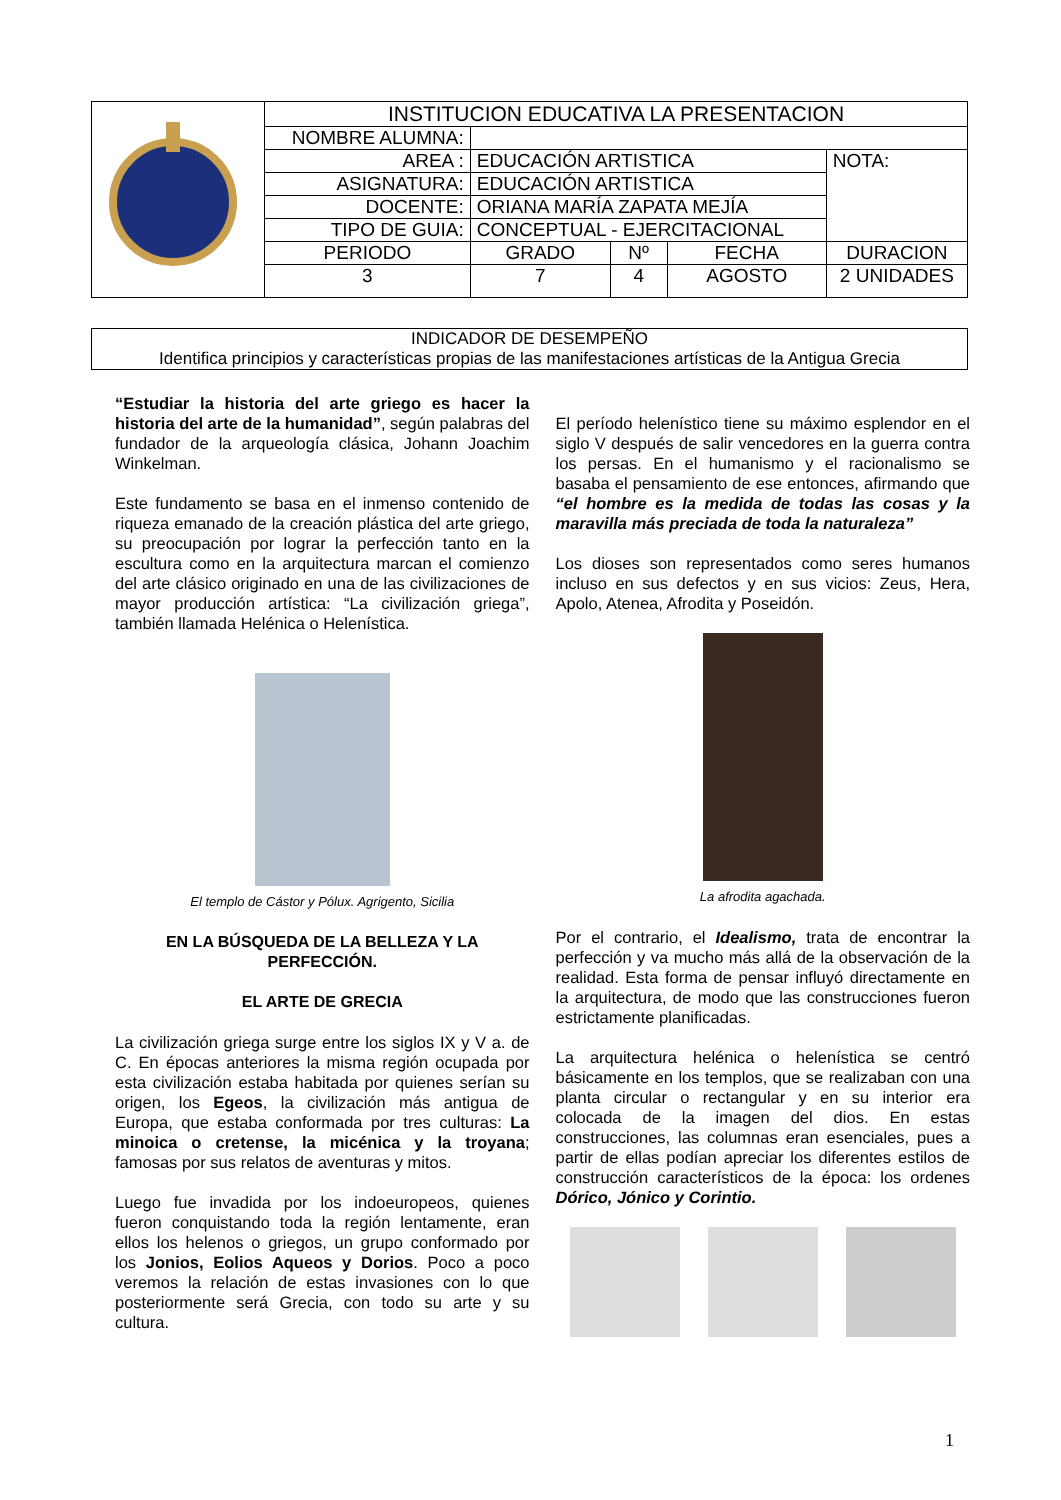| | INSTITUCION EDUCATIVA LA PRESENTACION | | | | |
| | NOMBRE ALUMNA: | | | | |
| | AREA : | EDUCACIÓN ARTISTICA | | | NOTA: |
| | ASIGNATURA: | EDUCACIÓN ARTISTICA | | | |
| | DOCENTE: | ORIANA MARÍA ZAPATA MEJÍA | | | |
| | TIPO DE GUIA: | CONCEPTUAL - EJERCITACIONAL | | | |
| | PERIODO | GRADO | Nº | FECHA | DURACION |
| | 3 | 7 | 4 | AGOSTO | 2 UNIDADES |
INDICADOR DE DESEMPEÑO
Identifica principios y características propias de las manifestaciones artísticas de la Antigua Grecia
“Estudiar la historia del arte griego es hacer la historia del arte de la humanidad”, según palabras del fundador de la arqueología clásica, Johann Joachim Winkelman.
Este fundamento se basa en el inmenso contenido de riqueza emanado de la creación plástica del arte griego, su preocupación por lograr la perfección tanto en la escultura como en la arquitectura marcan el comienzo del arte clásico originado en una de las civilizaciones de mayor producción artística: “La civilización griega”, también llamada Helénica o Helenística.
El templo de Cástor y Pólux. Agrigento, Sicilia
EN LA BÚSQUEDA DE LA BELLEZA Y LA PERFECCIÓN.
EL ARTE DE GRECIA
La civilización griega surge entre los siglos IX y V a. de C. En épocas anteriores la misma región ocupada por esta civilización estaba habitada por quienes serían su origen, los Egeos, la civilización más antigua de Europa, que estaba conformada por tres culturas: La minoica o cretense, la micénica y la troyana; famosas por sus relatos de aventuras y mitos.
Luego fue invadida por los indoeuropeos, quienes fueron conquistando toda la región lentamente, eran ellos los helenos o griegos, un grupo conformado por los Jonios, Eolios Aqueos y Dorios. Poco a poco veremos la relación de estas invasiones con lo que posteriormente será Grecia, con todo su arte y su cultura.
El período helenístico tiene su máximo esplendor en el siglo V después de salir vencedores en la guerra contra los persas. En el humanismo y el racionalismo se basaba el pensamiento de ese entonces, afirmando que “el hombre es la medida de todas las cosas y la maravilla más preciada de toda la naturaleza”
Los dioses son representados como seres humanos incluso en sus defectos y en sus vicios: Zeus, Hera, Apolo, Atenea, Afrodita y Poseidón.
La afrodita agachada.
Por el contrario, el Idealismo, trata de encontrar la perfección y va mucho más allá de la observación de la realidad. Esta forma de pensar influyó directamente en la arquitectura, de modo que las construcciones fueron estrictamente planificadas.
La arquitectura helénica o helenística se centró básicamente en los templos, que se realizaban con una planta circular o rectangular y en su interior era colocada de la imagen del dios. En estas construcciones, las columnas eran esenciales, pues a partir de ellas podían apreciar los diferentes estilos de construcción característicos de la época: los ordenes Dórico, Jónico y Corintio.
1